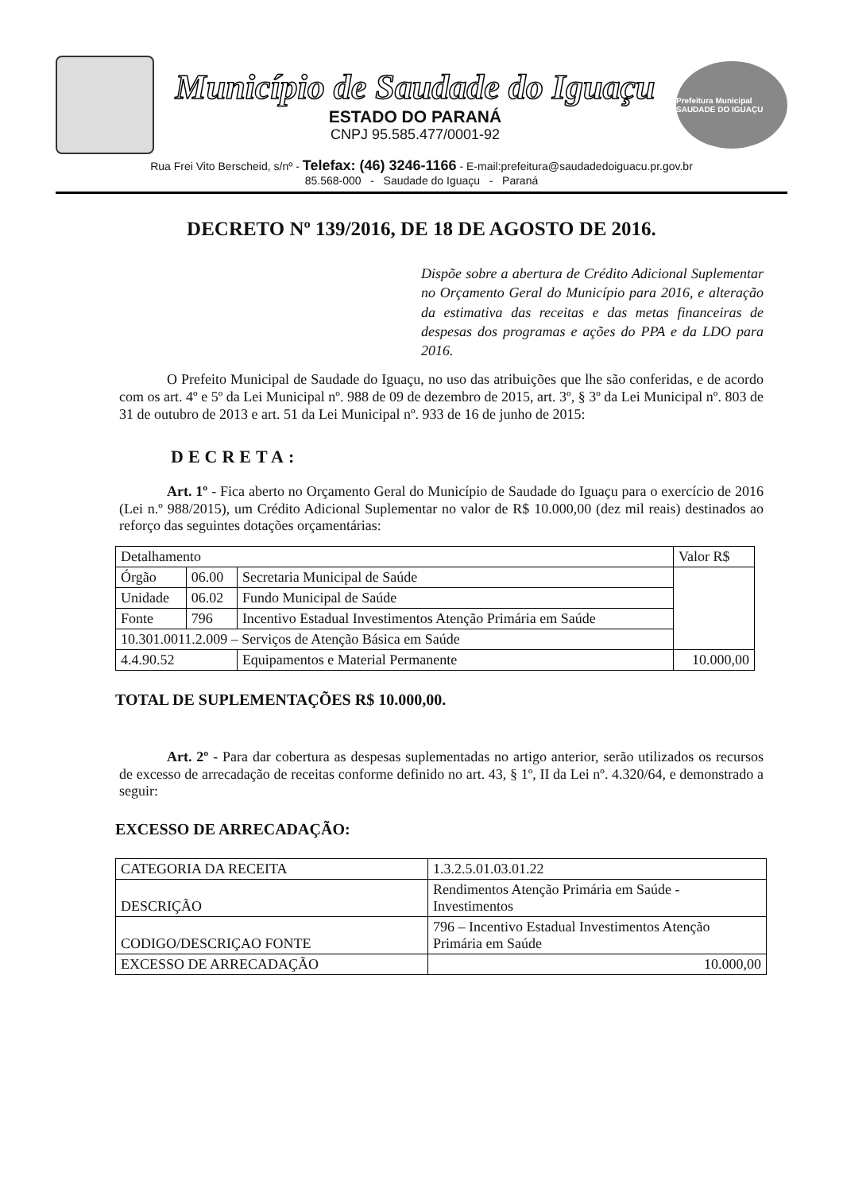Município de Saudade do Iguaçu
ESTADO DO PARANÁ
CNPJ 95.585.477/0001-92
Prefeitura Municipal SAUDADE DO IGUAÇU
Rua Frei Vito Berscheid, s/nº - Telefax: (46) 3246-1166 - E-mail:prefeitura@saudadedoiguacu.pr.gov.br
85.568-000 - Saudade do Iguaçu - Paraná
DECRETO Nº 139/2016, DE 18 DE AGOSTO DE 2016.
Dispõe sobre a abertura de Crédito Adicional Suplementar no Orçamento Geral do Município para 2016, e alteração da estimativa das receitas e das metas financeiras de despesas dos programas e ações do PPA e da LDO para 2016.
O Prefeito Municipal de Saudade do Iguaçu, no uso das atribuições que lhe são conferidas, e de acordo com os art. 4º e 5º da Lei Municipal nº. 988 de 09 de dezembro de 2015, art. 3º, § 3º da Lei Municipal nº. 803 de 31 de outubro de 2013 e art. 51 da Lei Municipal nº. 933 de 16 de junho de 2015:
DECRETA:
Art. 1º - Fica aberto no Orçamento Geral do Município de Saudade do Iguaçu para o exercício de 2016 (Lei n.º 988/2015), um Crédito Adicional Suplementar no valor de R$ 10.000,00 (dez mil reais) destinados ao reforço das seguintes dotações orçamentárias:
| Detalhamento | | | Valor R$ |
| Órgão | 06.00 | Secretaria Municipal de Saúde | |
| Unidade | 06.02 | Fundo Municipal de Saúde | |
| Fonte | 796 | Incentivo Estadual Investimentos Atenção Primária em Saúde | |
| 10.301.0011.2.009 – Serviços de Atenção Básica em Saúde | | | |
| 4.4.90.52 | | Equipamentos e Material Permanente | 10.000,00 |
TOTAL DE SUPLEMENTAÇÕES R$ 10.000,00.
Art. 2º - Para dar cobertura as despesas suplementadas no artigo anterior, serão utilizados os recursos de excesso de arrecadação de receitas conforme definido no art. 43, § 1º, II da Lei nº. 4.320/64, e demonstrado a seguir:
EXCESSO DE ARRECADAÇÃO:
| CATEGORIA DA RECEITA | 1.3.2.5.01.03.01.22 |
| DESCRIÇÃO | Rendimentos Atenção Primária em Saúde - Investimentos |
| CODIGO/DESCRIÇAO FONTE | 796 – Incentivo Estadual Investimentos Atenção Primária em Saúde |
| EXCESSO DE ARRECADAÇÃO | 10.000,00 |